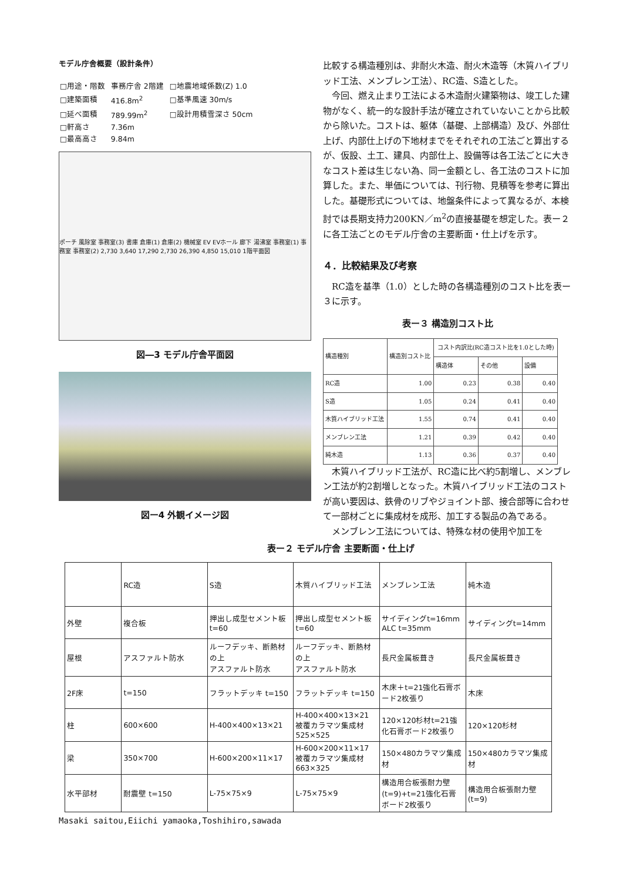モデル庁舎概要（設計条件）
| □用途・階数 | 事務庁舎 2階建 | □地震地域係数(Z) 1.0 |
| □建築面積 | 416.8m<sup>2</sup> | □基準風速 30m/s |
| □延べ面積 | 789.99m<sup>2</sup> | □設計用積雪深さ 50cm |
| □軒高さ | 7.36m | |
| □最高高さ | 9.84m | |
ポーチ 風除室 事務室(3) 書庫 倉庫(1) 倉庫(2) 機械室 EV EVホール 廊下 湯沸室 事務室(1) 事務室 事務室(2) 2,730 3,640 17,290 2,730 26,390 4,850 15,010 1階平面図
図―3 モデル庁舎平面図
図ー4 外観イメージ図
比較する構造種別は、非耐火木造、耐火木造等（木質ハイブリッド工法、メンブレン工法）、RC造、S造とした。
　今回、燃え止まり工法による木造耐火建築物は、竣工した建物がなく、統一的な設計手法が確立されていないことから比較から除いた。コストは、躯体（基礎、上部構造）及び、外部仕上げ、内部仕上げの下地材までをそれぞれの工法ごと算出するが、仮設、土工、建具、内部仕上、設備等は各工法ごとに大きなコスト差は生じない為、同一金額とし、各工法のコストに加算した。また、単価については、刊行物、見積等を参考に算出した。基礎形式については、地盤条件によって異なるが、本検討では長期支持力200KN／m<sup>2</sup>の直接基礎を想定した。表ー２に各工法ごとのモデル庁舎の主要断面・仕上げを示す。
４．比較結果及び考察
　RC造を基準（1.0）とした時の各構造種別のコスト比を表ー３に示す。
表ー３ 構造別コスト比
| 構造種別 | 構造別コスト比 | コスト内訳比(RC造コスト比を1.0とした時) | | |
| --- | --- | --- | --- | --- |
| | | 構造体 | その他 | 設備 |
| RC造 | 1.00 | 0.23 | 0.38 | 0.40 |
| S造 | 1.05 | 0.24 | 0.41 | 0.40 |
| 木質ハイブリッド工法 | 1.55 | 0.74 | 0.41 | 0.40 |
| メンブレン工法 | 1.21 | 0.39 | 0.42 | 0.40 |
| 純木造 | 1.13 | 0.36 | 0.37 | 0.40 |
　木質ハイブリッド工法が、RC造に比べ約5割増し、メンブレン工法が約2割増しとなった。木質ハイブリッド工法のコストが高い要因は、鉄骨のリブやジョイント部、接合部等に合わせて一部材ごとに集成材を成形、加工する製品の為である。
　メンブレン工法については、特殊な材の使用や加工を
表ー２ モデル庁舎 主要断面・仕上げ
| | RC造 | S造 | 木質ハイブリッド工法 | メンブレン工法 | 純木造 |
| 外壁 | 複合板 | 押出し成型セメント板 t=60 | 押出し成型セメント板 t=60 | サイディングt=16mm ALC t=35mm | サイディングt=14mm |
| 屋根 | アスファルト防水 | ルーフデッキ、断熱材の上 アスファルト防水 | ルーフデッキ、断熱材の上 アスファルト防水 | 長尺金属板葺き | 長尺金属板葺き |
| 2F床 | t=150 | フラットデッキ t=150 | フラットデッキ t=150 | 木床＋t=21強化石膏ボード2枚張り | 木床 |
| 柱 | 600×600 | H-400×400×13×21 | H-400×400×13×21 被覆カラマツ集成材 525×525 | 120×120杉材t=21強化石膏ボード2枚張り | 120×120杉材 |
| 梁 | 350×700 | H-600×200×11×17 | H-600×200×11×17 被覆カラマツ集成材 663×325 | 150×480カラマツ集成材 | 150×480カラマツ集成材 |
| 水平部材 | 耐震壁 t=150 | L-75×75×9 | L-75×75×9 | 構造用合板張耐力壁(t=9)+t=21強化石膏ボード2枚張り | 構造用合板張耐力壁(t=9) |
Masaki saitou,Eiichi yamaoka,Toshihiro,sawada